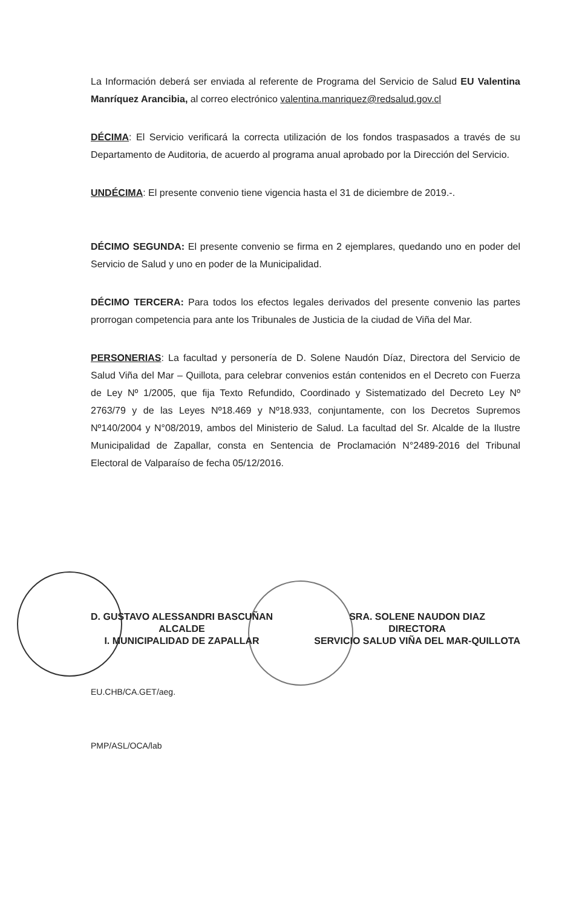La Información deberá ser enviada al referente de Programa del Servicio de Salud EU Valentina Manríquez Arancibia, al correo electrónico valentina.manriquez@redsalud.gov.cl
DÉCIMA: El Servicio verificará la correcta utilización de los fondos traspasados a través de su Departamento de Auditoria, de acuerdo al programa anual aprobado por la Dirección del Servicio.
UNDÉCIMA: El presente convenio tiene vigencia hasta el 31 de diciembre de 2019.-.
DÉCIMO SEGUNDA: El presente convenio se firma en 2 ejemplares, quedando uno en poder del Servicio de Salud y uno en poder de la Municipalidad.
DÉCIMO TERCERA: Para todos los efectos legales derivados del presente convenio las partes prorrogan competencia para ante los Tribunales de Justicia de la ciudad de Viña del Mar.
PERSONERIAS: La facultad y personería de D. Solene Naudón Díaz, Directora del Servicio de Salud Viña del Mar – Quillota, para celebrar convenios están contenidos en el Decreto con Fuerza de Ley Nº 1/2005, que fija Texto Refundido, Coordinado y Sistematizado del Decreto Ley Nº 2763/79 y de las Leyes Nº18.469 y Nº18.933, conjuntamente, con los Decretos Supremos Nº140/2004 y N°08/2019, ambos del Ministerio de Salud. La facultad del Sr. Alcalde de la Ilustre Municipalidad de Zapallar, consta en Sentencia de Proclamación N°2489-2016 del Tribunal Electoral de Valparaíso de fecha 05/12/2016.
D. GUSTAVO ALESSANDRI BASCUÑAN
ALCALDE
I. MUNICIPALIDAD DE ZAPALLAR
SRA. SOLENE NAUDON DIAZ
DIRECTORA
SERVICIO SALUD VIÑA DEL MAR-QUILLOTA
EU.CHB/CA.GET/aeg.
PMP/ASL/OCA/lab